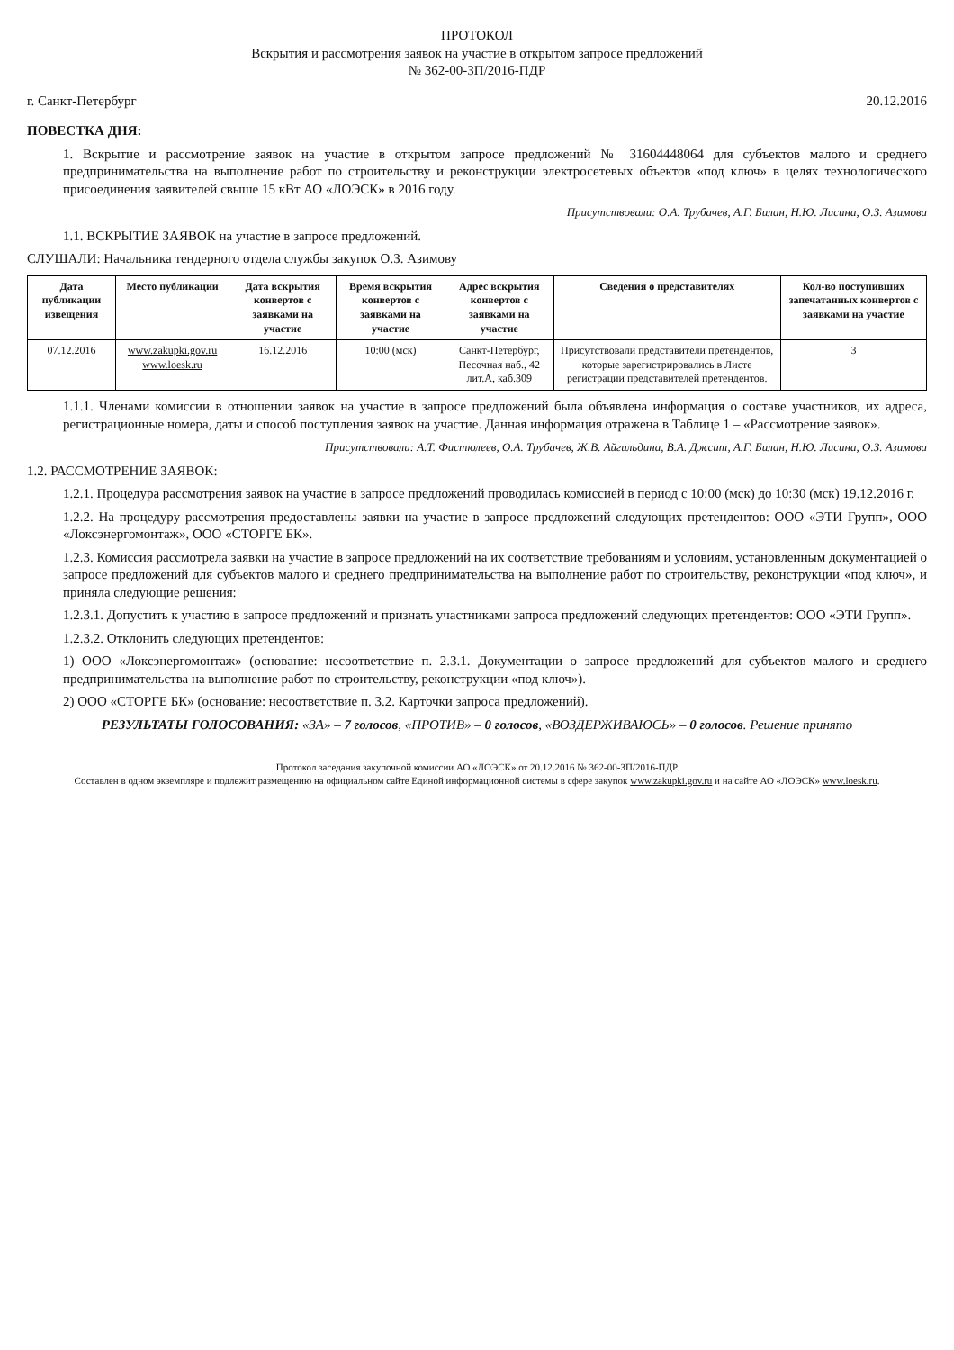ПРОТОКОЛ
Вскрытия и рассмотрения заявок на участие в открытом запросе предложений
№ 362-00-ЗП/2016-ПДР
г. Санкт-Петербург 20.12.2016
ПОВЕСТКА ДНЯ:
1. Вскрытие и рассмотрение заявок на участие в открытом запросе предложений № 31604448064 для субъектов малого и среднего предпринимательства на выполнение работ по строительству и реконструкции электросетевых объектов «под ключ» в целях технологического присоединения заявителей свыше 15 кВт АО «ЛОЭСК» в 2016 году.
Присутствовали: О.А. Трубачев, А.Г. Билан, Н.Ю. Лисина, О.З. Азимова
1.1. ВСКРЫТИЕ ЗАЯВОК на участие в запросе предложений.
СЛУШАЛИ: Начальника тендерного отдела службы закупок О.З. Азимову
| Дата публикации извещения | Место публикации | Дата вскрытия конвертов с заявками на участие | Время вскрытия конвертов с заявками на участие | Адрес вскрытия конвертов с заявками на участие | Сведения о представителях | Кол-во поступивших запечатанных конвертов с заявками на участие |
| --- | --- | --- | --- | --- | --- | --- |
| 07.12.2016 | www.zakupki.gov.ru www.loesk.ru | 16.12.2016 | 10:00 (мск) | Санкт-Петербург, Песочная наб., 42 лит.А, каб.309 | Присутствовали представители претендентов, которые зарегистрировались в Листе регистрации представителей претендентов. | 3 |
1.1.1. Членами комиссии в отношении заявок на участие в запросе предложений была объявлена информация о составе участников, их адреса, регистрационные номера, даты и способ поступления заявок на участие. Данная информация отражена в Таблице 1 – «Рассмотрение заявок».
Присутствовали: А.Т. Фистюлеев, О.А. Трубачев, Ж.В. Айгильдина, В.А. Джсит, А.Г. Билан, Н.Ю. Лисина, О.З. Азимова
1.2. РАССМОТРЕНИЕ ЗАЯВОК:
1.2.1. Процедура рассмотрения заявок на участие в запросе предложений проводилась комиссией в период с 10:00 (мск) до 10:30 (мск) 19.12.2016 г.
1.2.2. На процедуру рассмотрения предоставлены заявки на участие в запросе предложений следующих претендентов: ООО «ЭТИ Групп», ООО «Локсэнергомонтаж», ООО «СТОРГЕ БК».
1.2.3. Комиссия рассмотрела заявки на участие в запросе предложений на их соответствие требованиям и условиям, установленным документацией о запросе предложений для субъектов малого и среднего предпринимательства на выполнение работ по строительству, реконструкции «под ключ», и приняла следующие решения:
1.2.3.1. Допустить к участию в запросе предложений и признать участниками запроса предложений следующих претендентов: ООО «ЭТИ Групп».
1.2.3.2. Отклонить следующих претендентов:
1) ООО «Локсэнергомонтаж» (основание: несоответствие п. 2.3.1. Документации о запросе предложений для субъектов малого и среднего предпринимательства на выполнение работ по строительству, реконструкции «под ключ»).
2) ООО «СТОРГЕ БК» (основание: несоответствие п. 3.2. Карточки запроса предложений).
РЕЗУЛЬТАТЫ ГОЛОСОВАНИЯ: «ЗА» – 7 голосов, «ПРОТИВ» – 0 голосов, «ВОЗДЕРЖИВАЮСЬ» – 0 голосов. Решение принято
Протокол заседания закупочной комиссии АО «ЛОЭСК» от 20.12.2016 № 362-00-ЗП/2016-ПДР
Составлен в одном экземпляре и подлежит размещению на официальном сайте Единой информационной системы в сфере закупок www.zakupki.gov.ru и на сайте АО «ЛОЭСК» www.loesk.ru.